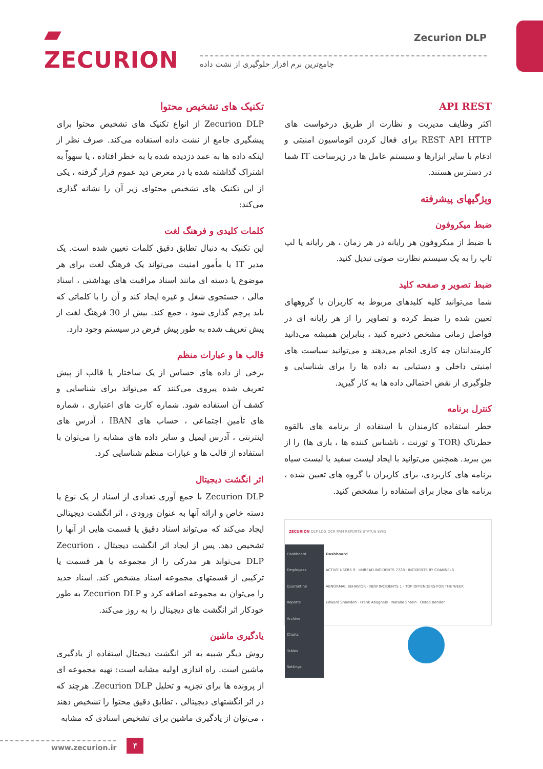▰ ZECURION
Zecurion DLP
جامع‌ترین نرم افزار حلوگیری از نشت داده
API REST
اکثر وظایف مدیریت و نظارت از طریق درخواست های REST API HTTP برای فعال کردن اتوماسیون امنیتی و ادغام با سایر ابزارها و سیستم عامل ها در زیرساخت IT شما در دسترس هستند.
ویژگیهای پیشرفته
ضبط میکروفون
با ضبط از میکروفون هر رایانه در هر زمان ، هر رایانه یا لپ تاپ را به یک سیستم نظارت صوتی تبدیل کنید.
ضبط تصویر و صفحه کلید
شما می‌توانید کلیه کلیدهای مربوط به کاربران یا گروههای تعیین شده را ضبط کرده و تصاویر را از هر رایانه ای در فواصل زمانی مشخص ذخیره کنید ، بنابراین همیشه می‌دانید کارمندانتان چه کاری انجام می‌دهند و می‌توانید سیاست های امنیتی داخلی و دستیابی به داده ها را برای شناسایی و جلوگیری از نقض احتمالی داده ها به کار گیرید.
کنترل برنامه
خطر استفاده کارمندان با استفاده از برنامه های بالقوه خطرناک (TOR و تورنت ، ناشناس کننده ها ، بازی ها) را از بین ببرید. همچنین می‌توانید با ایجاد لیست سفید یا لیست سیاه برنامه های کاربردی، برای کاربران یا گروه های تعیین شده ، برنامه های مجاز برای استفاده را مشخص کنید.
ZECURION DLP LOG OCR PAM REPORTS STATUS SWG
Dashboard
Employees
Quarantine
Reports
Archive
Charts
Tables
Settings
Dashboard
ACTIVE USERS 9 · UNREAD INCIDENTS 7728 · INCIDENTS BY CHANNELS
ABNORMAL BEHAVIOR · NEW INCIDENTS 1 · TOP OFFENDERS FOR THE WEEK
Edward Snowden · Frank Abagnale · Natalie Shtein · Ostap Bender
تکنیک های تشخیص محتوا
Zecurion DLP از انواع تکنیک های تشخیص محتوا برای پیشگیری جامع از نشت داده استفاده می‌کند. صرف نظر از اینکه داده ها به عمد دزدیده شده یا به خطر افتاده ، یا سهواً به اشتراک گذاشته شده یا در معرض دید عموم قرار گرفته ، یکی از این تکنیک های تشخیص محتوای زیر آن را نشانه گذاری می‌کند:
کلمات کلیدی و فرهنگ لغت
این تکنیک به دنبال تطابق دقیق کلمات تعیین شده است. یک مدیر IT یا مأمور امنیت می‌تواند یک فرهنگ لغت برای هر موضوع یا دسته ای مانند اسناد مراقبت های بهداشتی ، اسناد مالی ، جستجوی شغل و غیره ایجاد کند و آن را با کلماتی که باید پرچم گذاری شود ، جمع کند. بیش از 30 فرهنگ لغت از پیش تعریف شده به طور پیش فرض در سیستم وجود دارد.
قالب ها و عبارات منظم
برخی از داده های حساس از یک ساختار یا قالب از پیش تعریف شده پیروی می‌کنند که می‌تواند برای شناسایی و کشف آن استفاده شود. شماره کارت های اعتباری ، شماره های تأمین اجتماعی ، حساب های IBAN ، آدرس های اینترنتی ، آدرس ایمیل و سایر داده های مشابه را می‌توان با استفاده از قالب ها و عبارات منظم شناسایی کرد.
اثر انگشت دیجیتال
Zecurion DLP با جمع آوری تعدادی از اسناد از یک نوع یا دسته خاص و ارائه آنها به عنوان ورودی ، اثر انگشت دیجیتالی ایجاد می‌کند که می‌تواند اسناد دقیق یا قسمت هایی از آنها را تشخیص دهد. پس از ایجاد اثر انگشت دیجیتال ، Zecurion DLP می‌تواند هر مدرکی را از مجموعه یا هر قسمت یا ترکیبی از قسمتهای مجموعه اسناد مشخص کند. اسناد جدید را می‌توان به مجموعه اضافه کرد و Zecurion DLP به طور خودکار اثر انگشت های دیجیتال را به روز می‌کند.
یادگیری ماشین
روش دیگر شبیه به اثر انگشت دیجیتال استفاده از یادگیری ماشین است. راه اندازی اولیه مشابه است: تهیه مجموعه ای از پرونده ها برای تجزیه و تحلیل Zecurion DLP. هرچند که در اثر انگشتهای دیجیتالی ، تطابق دقیق محتوا را تشخیص دهند ، می‌توان از یادگیری ماشین برای تشخیص اسنادی که مشابه
www.zecurion.ir ۴